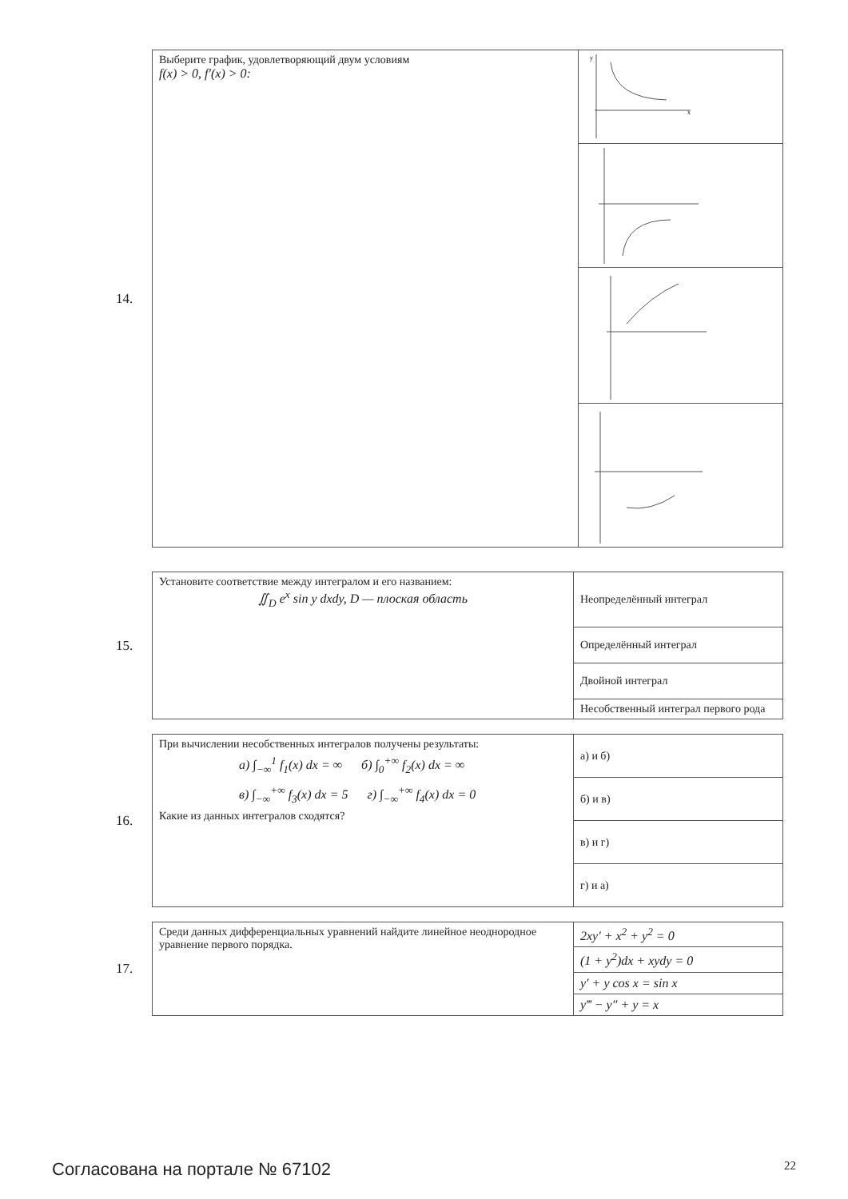14.
| Выберите график, удовлетворяющий двум условиям f(x) > 0, f′(x) > 0: | y x |
15.
| Установите соответствие между интегралом и его названием: ∬<sub>D</sub> e<sup>x</sup> sin y dxdy, D — плоская область | Неопределённый интеграл |
| | Определённый интеграл |
| | Двойной интеграл |
| | Несобственный интеграл первого рода |
16.
| При вычислении несобственных интегралов получены результаты: а) ∫<sub>−∞</sub><sup>1</sup> f<sub>1</sub>(x) dx = ∞ б) ∫<sub>0</sub><sup>+∞</sup> f<sub>2</sub>(x) dx = ∞ в) ∫<sub>−∞</sub><sup>+∞</sup> f<sub>3</sub>(x) dx = 5 г) ∫<sub>−∞</sub><sup>+∞</sup> f<sub>4</sub>(x) dx = 0 Какие из данных интегралов сходятся? | а) и б) |
| | б) и в) |
| | в) и г) |
| | г) и а) |
17.
| Среди данных дифференциальных уравнений найдите линейное неоднородное уравнение первого порядка. | 2xy′ + x<sup>2</sup> + y<sup>2</sup> = 0 |
| | (1 + y<sup>2</sup>)dx + xydy = 0 |
| | y′ + y cos x = sin x |
| | y‴ − y″ + y = x |
Согласована на портале № 67102 22